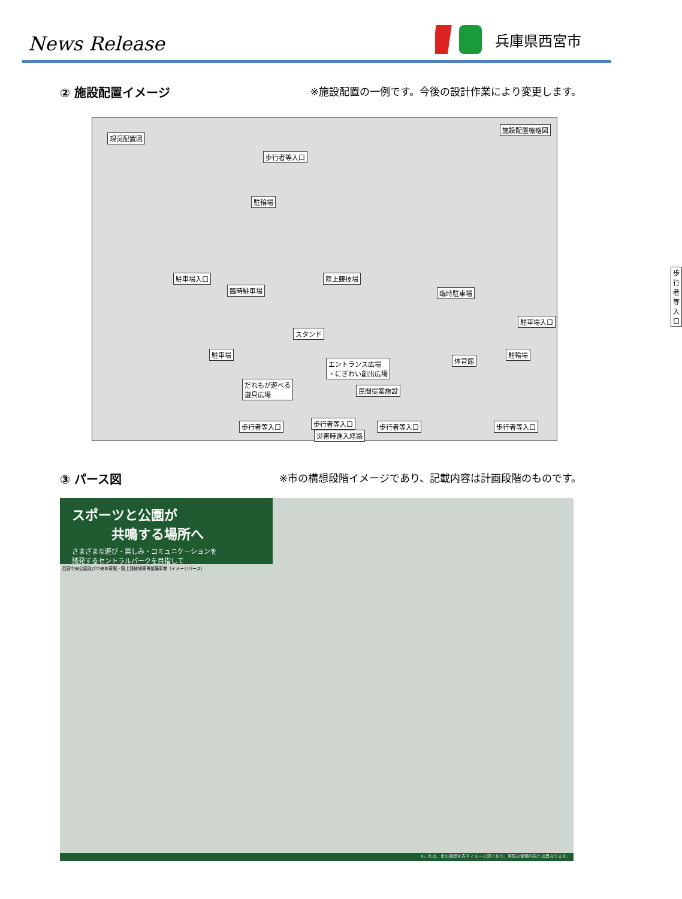News Release
兵庫県西宮市
② 施設配置イメージ ※施設配置の一例です。今後の設計作業により変更します。
現況配置図
施設配置概略図
歩行者等入口
駐輪場
陸上競技場
歩行者等入口
駐車場入口
臨時駐車場 臨時駐車場
駐車場入口
スタンド
駐車場
体育館
駐輪場
エントランス広場
・にぎわい創出広場
だれもが遊べる
遊具広場 民間提案施設
歩行者等入口 歩行者等入口 歩行者等入口 歩行者等入口
災害時進入経路
③ パース図 ※市の構想段階イメージであり、記載内容は計画段階のものです。
スポーツと公園が
　　　共鳴する場所へ
さまざまな遊び・楽しみ・コミュニケーションを
誘発するセントラルパークを目指して
西宮中央公園及び中央体育館・陸上競技場等再整備事業（イメージパース）
※これは、市の構想を表すイメージ図であり、実際の整備内容とは異なります。